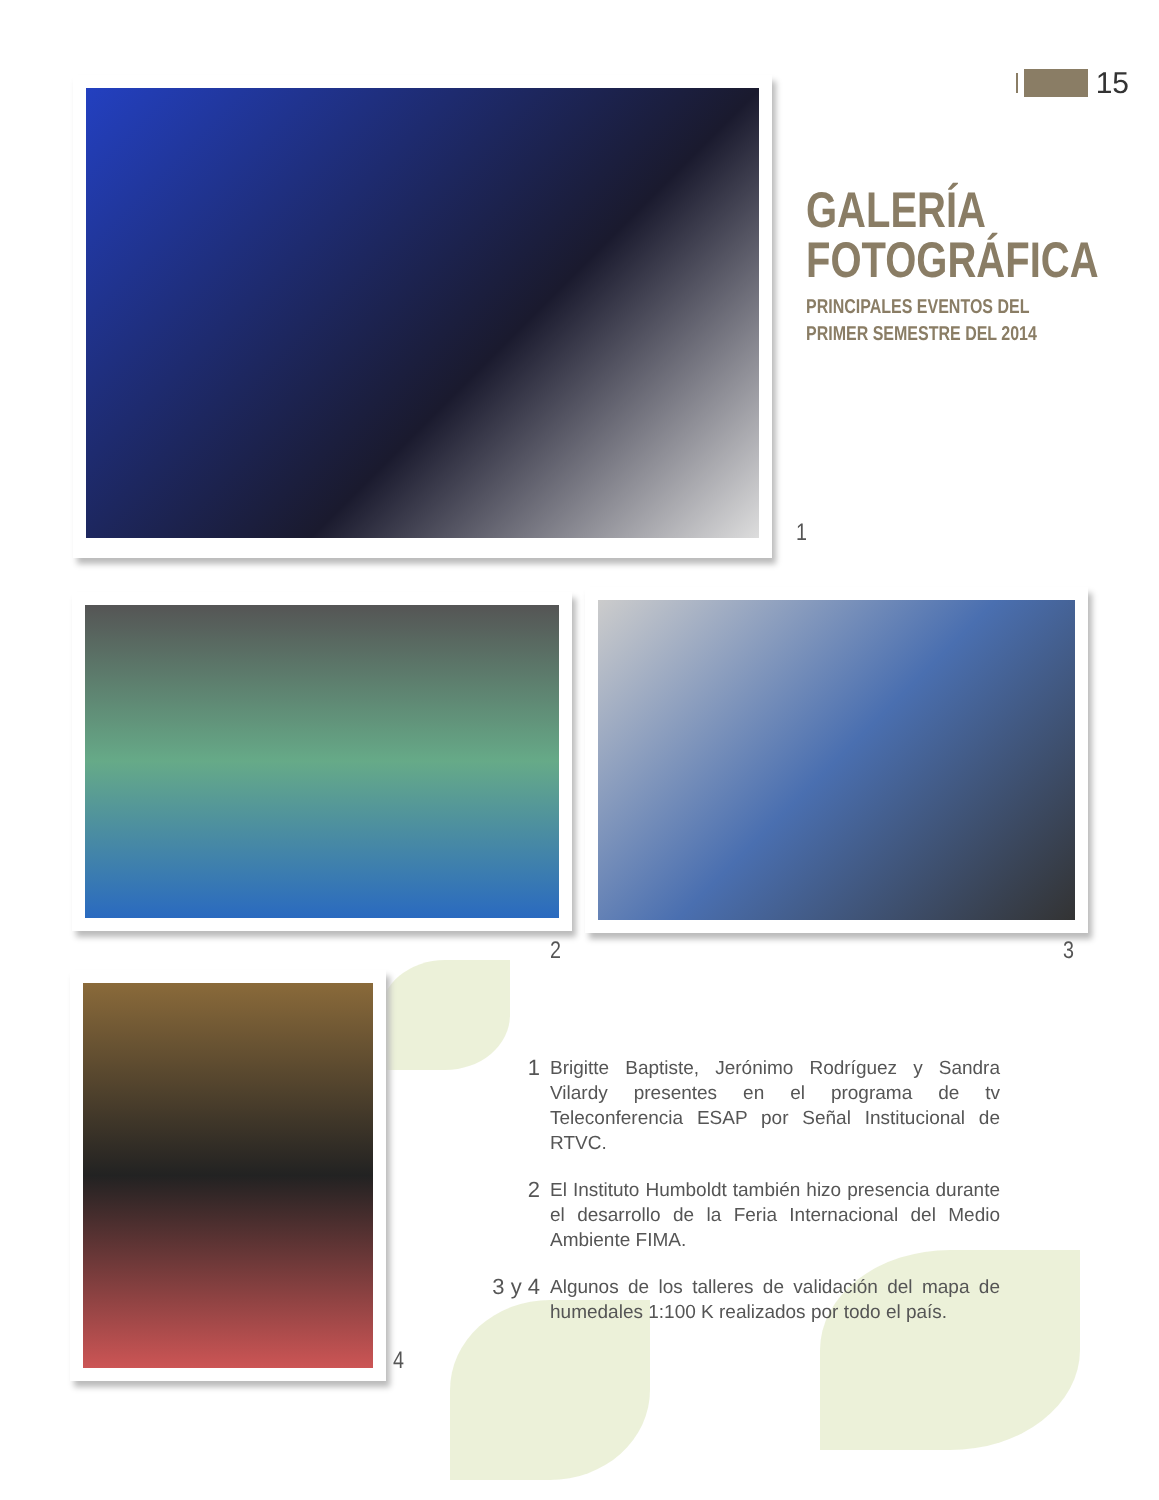15
GALERÍA
FOTOGRÁFICA
PRINCIPALES EVENTOS DEL PRIMER SEMESTRE DEL 2014
1
2 3
4
1 Brigitte Baptiste, Jerónimo Rodríguez y Sandra Vilardy presentes en el programa de tv Teleconferencia ESAP por Señal Institucional de RTVC.
2 El Instituto Humboldt también hizo presencia durante el desarrollo de la Feria Internacional del Medio Ambiente FIMA.
3 y 4 Algunos de los talleres de validación del mapa de humedales 1:100 K realizados por todo el país.